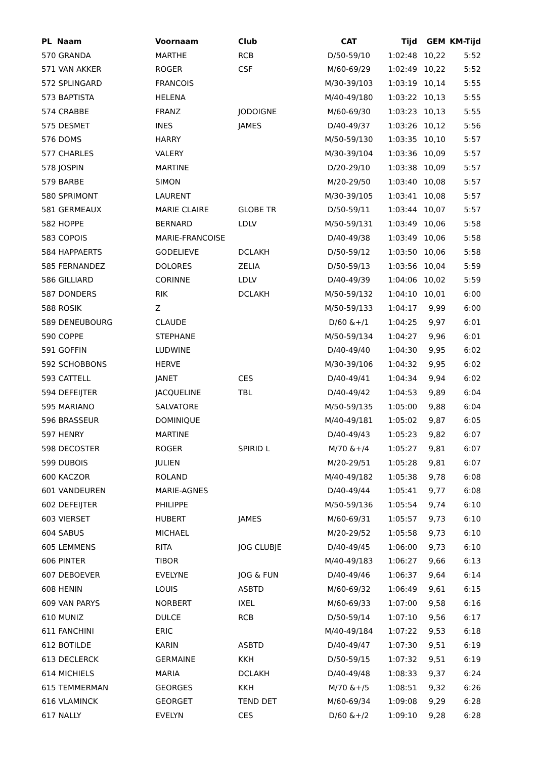| PL Naam | Voornaam | Club | CAT | Tijd | GEM | KM-Tijd |
| --- | --- | --- | --- | --- | --- | --- |
| 570 GRANDA | MARTHE | RCB | D/50-59/10 | 1:02:48 | 10,22 | 5:52 |
| 571 VAN AKKER | ROGER | CSF | M/60-69/29 | 1:02:49 | 10,22 | 5:52 |
| 572 SPLINGARD | FRANCOIS | | M/30-39/103 | 1:03:19 | 10,14 | 5:55 |
| 573 BAPTISTA | HELENA | | M/40-49/180 | 1:03:22 | 10,13 | 5:55 |
| 574 CRABBE | FRANZ | JODOIGNE | M/60-69/30 | 1:03:23 | 10,13 | 5:55 |
| 575 DESMET | INES | JAMES | D/40-49/37 | 1:03:26 | 10,12 | 5:56 |
| 576 DOMS | HARRY | | M/50-59/130 | 1:03:35 | 10,10 | 5:57 |
| 577 CHARLES | VALERY | | M/30-39/104 | 1:03:36 | 10,09 | 5:57 |
| 578 JOSPIN | MARTINE | | D/20-29/10 | 1:03:38 | 10,09 | 5:57 |
| 579 BARBE | SIMON | | M/20-29/50 | 1:03:40 | 10,08 | 5:57 |
| 580 SPRIMONT | LAURENT | | M/30-39/105 | 1:03:41 | 10,08 | 5:57 |
| 581 GERMEAUX | MARIE CLAIRE | GLOBE TR | D/50-59/11 | 1:03:44 | 10,07 | 5:57 |
| 582 HOPPE | BERNARD | LDLV | M/50-59/131 | 1:03:49 | 10,06 | 5:58 |
| 583 COPOIS | MARIE-FRANCOISE | | D/40-49/38 | 1:03:49 | 10,06 | 5:58 |
| 584 HAPPAERTS | GODELIEVE | DCLAKH | D/50-59/12 | 1:03:50 | 10,06 | 5:58 |
| 585 FERNANDEZ | DOLORES | ZELIA | D/50-59/13 | 1:03:56 | 10,04 | 5:59 |
| 586 GILLIARD | CORINNE | LDLV | D/40-49/39 | 1:04:06 | 10,02 | 5:59 |
| 587 DONDERS | RIK | DCLAKH | M/50-59/132 | 1:04:10 | 10,01 | 6:00 |
| 588 ROSIK | Z | | M/50-59/133 | 1:04:17 | 9,99 | 6:00 |
| 589 DENEUBOURG | CLAUDE | | D/60 &+/1 | 1:04:25 | 9,97 | 6:01 |
| 590 COPPE | STEPHANE | | M/50-59/134 | 1:04:27 | 9,96 | 6:01 |
| 591 GOFFIN | LUDWINE | | D/40-49/40 | 1:04:30 | 9,95 | 6:02 |
| 592 SCHOBBONS | HERVE | | M/30-39/106 | 1:04:32 | 9,95 | 6:02 |
| 593 CATTELL | JANET | CES | D/40-49/41 | 1:04:34 | 9,94 | 6:02 |
| 594 DEFEIJTER | JACQUELINE | TBL | D/40-49/42 | 1:04:53 | 9,89 | 6:04 |
| 595 MARIANO | SALVATORE | | M/50-59/135 | 1:05:00 | 9,88 | 6:04 |
| 596 BRASSEUR | DOMINIQUE | | M/40-49/181 | 1:05:02 | 9,87 | 6:05 |
| 597 HENRY | MARTINE | | D/40-49/43 | 1:05:23 | 9,82 | 6:07 |
| 598 DECOSTER | ROGER | SPIRID L | M/70 &+/4 | 1:05:27 | 9,81 | 6:07 |
| 599 DUBOIS | JULIEN | | M/20-29/51 | 1:05:28 | 9,81 | 6:07 |
| 600 KACZOR | ROLAND | | M/40-49/182 | 1:05:38 | 9,78 | 6:08 |
| 601 VANDEUREN | MARIE-AGNES | | D/40-49/44 | 1:05:41 | 9,77 | 6:08 |
| 602 DEFEIJTER | PHILIPPE | | M/50-59/136 | 1:05:54 | 9,74 | 6:10 |
| 603 VIERSET | HUBERT | JAMES | M/60-69/31 | 1:05:57 | 9,73 | 6:10 |
| 604 SABUS | MICHAEL | | M/20-29/52 | 1:05:58 | 9,73 | 6:10 |
| 605 LEMMENS | RITA | JOG CLUBJE | D/40-49/45 | 1:06:00 | 9,73 | 6:10 |
| 606 PINTER | TIBOR | | M/40-49/183 | 1:06:27 | 9,66 | 6:13 |
| 607 DEBOEVER | EVELYNE | JOG & FUN | D/40-49/46 | 1:06:37 | 9,64 | 6:14 |
| 608 HENIN | LOUIS | ASBTD | M/60-69/32 | 1:06:49 | 9,61 | 6:15 |
| 609 VAN PARYS | NORBERT | IXEL | M/60-69/33 | 1:07:00 | 9,58 | 6:16 |
| 610 MUNIZ | DULCE | RCB | D/50-59/14 | 1:07:10 | 9,56 | 6:17 |
| 611 FANCHINI | ERIC | | M/40-49/184 | 1:07:22 | 9,53 | 6:18 |
| 612 BOTILDE | KARIN | ASBTD | D/40-49/47 | 1:07:30 | 9,51 | 6:19 |
| 613 DECLERCK | GERMAINE | KKH | D/50-59/15 | 1:07:32 | 9,51 | 6:19 |
| 614 MICHIELS | MARIA | DCLAKH | D/40-49/48 | 1:08:33 | 9,37 | 6:24 |
| 615 TEMMERMAN | GEORGES | KKH | M/70 &+/5 | 1:08:51 | 9,32 | 6:26 |
| 616 VLAMINCK | GEORGET | TEND DET | M/60-69/34 | 1:09:08 | 9,29 | 6:28 |
| 617 NALLY | EVELYN | CES | D/60 &+/2 | 1:09:10 | 9,28 | 6:28 |